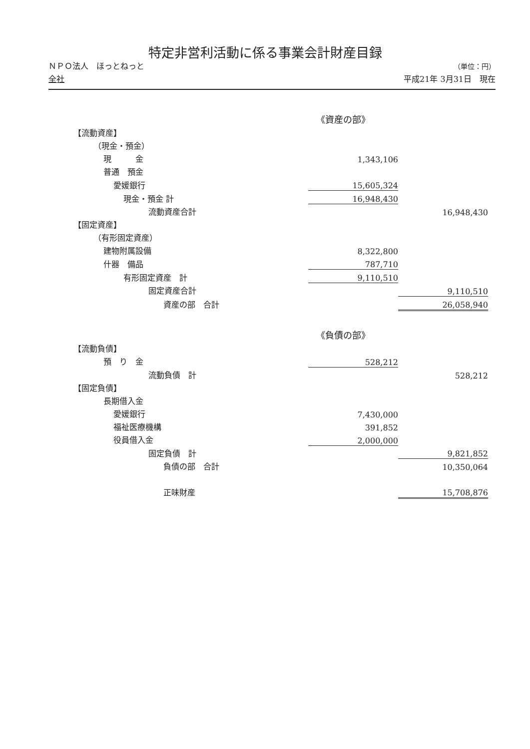特定非営利活動に係る事業会計財産目録
ＮＰＯ法人　ほっとねっと
全社
（単位：円）
平成21年 3月31日　現在
| 《資産の部》 | | |
| 【流動資産】 | | |
| （現金・預金） | | |
| 現 金 | 1,343,106 | |
| 普通 預金 | | |
| 愛媛銀行 | 15,605,324 | |
| 現金・預金 計 | 16,948,430 | |
| 流動資産合計 | | 16,948,430 |
| 【固定資産】 | | |
| （有形固定資産） | | |
| 建物附属設備 | 8,322,800 | |
| 什器 備品 | 787,710 | |
| 有形固定資産 計 | 9,110,510 | |
| 固定資産合計 | | 9,110,510 |
| 資産の部 合計 | | 26,058,940 |
| 《負債の部》 | | |
| 【流動負債】 | | |
| 預 り 金 | 528,212 | |
| 流動負債 計 | | 528,212 |
| 【固定負債】 | | |
| 長期借入金 | | |
| 愛媛銀行 | 7,430,000 | |
| 福祉医療機構 | 391,852 | |
| 役員借入金 | 2,000,000 | |
| 固定負債 計 | | 9,821,852 |
| 負債の部 合計 | | 10,350,064 |
| 正味財産 | | 15,708,876 |